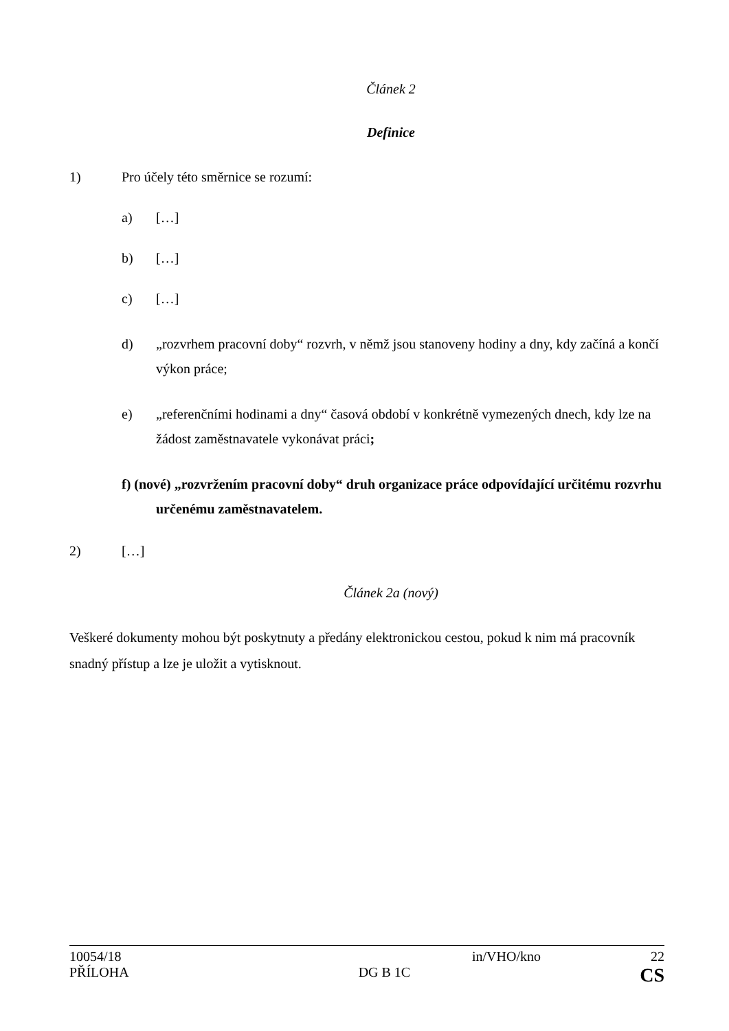Článek 2
Definice
1) Pro účely této směrnice se rozumí:
a) […]
b) […]
c) […]
d) „rozvrhem pracovní doby“ rozvrh, v němž jsou stanoveny hodiny a dny, kdy začíná a končí výkon práce;
e) „referenčními hodinami a dny“ časová období v konkrétně vymezených dnech, kdy lze na žádost zaměstnavatele vykonávat práci;
f) (nové) „rozvržením pracovní doby“ druh organizace práce odpovídající určitému rozvrhu určenému zaměstnavatelem.
2) […]
Článek 2a (nový)
Veškeré dokumenty mohou být poskytnuty a předány elektronickou cestou, pokud k nim má pracovník snadný přístup a lze je uložit a vytisknout.
10054/18 in/VHO/kno 22
PŘÍLOHA DG B 1C CS